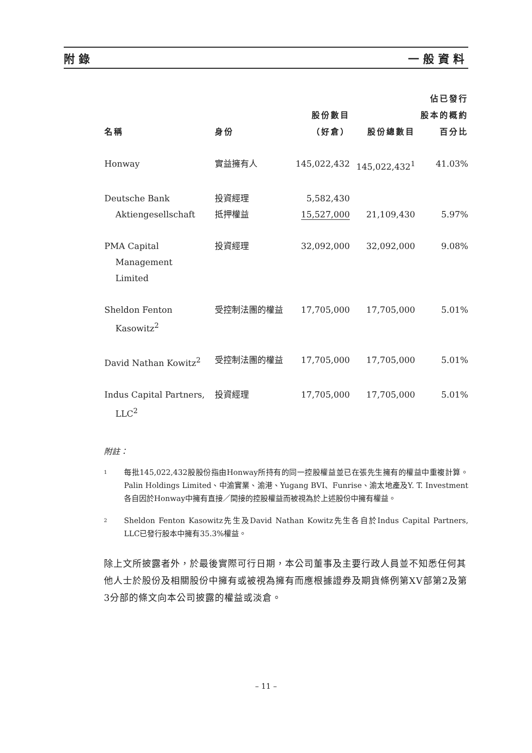附錄 一般資料
| 名稱 | 身份 | 股份數目 （好倉） | 股份總數目 | 佔已發行 股本的概約 百分比 |
| --- | --- | --- | --- | --- |
| Honway | 實益擁有人 | 145,022,432 | 145,022,432<sup>1</sup> | 41.03% |
| Deutsche Bank Aktiengesellschaft | 投資經理 抵押權益 | 5,582,430 15,527,000 | 21,109,430 | 5.97% |
| PMA Capital Management Limited | 投資經理 | 32,092,000 | 32,092,000 | 9.08% |
| Sheldon Fenton Kasowitz<sup>2</sup> | 受控制法團的權益 | 17,705,000 | 17,705,000 | 5.01% |
| David Nathan Kowitz<sup>2</sup> | 受控制法團的權益 | 17,705,000 | 17,705,000 | 5.01% |
| Indus Capital Partners, LLC<sup>2</sup> | 投資經理 | 17,705,000 | 17,705,000 | 5.01% |
附註：
1 每批145,022,432股股份指由Honway所持有的同一控股權益並已在張先生擁有的權益中重複計算。Palin Holdings Limited、中渝實業、渝港、Yugang BVI、Funrise、渝太地產及Y. T. Investment各自因於Honway中擁有直接／間接的控股權益而被視為於上述股份中擁有權益。
2 Sheldon Fenton Kasowitz先生及David Nathan Kowitz先生各自於Indus Capital Partners, LLC已發行股本中擁有35.3%權益。
除上文所披露者外，於最後實際可行日期，本公司董事及主要行政人員並不知悉任何其他人士於股份及相關股份中擁有或被視為擁有而應根據證券及期貨條例第XV部第2及第3分部的條文向本公司披露的權益或淡倉。
– 11 –